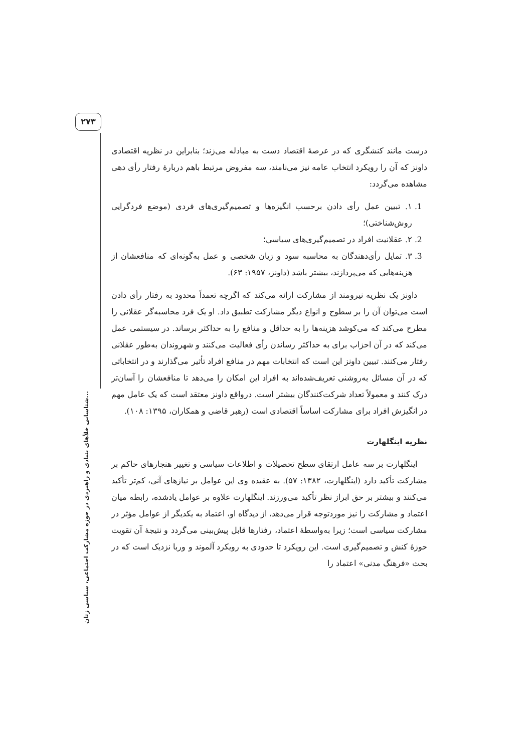۲۷۳
شناسایی خلأهای بنیادی و راهبردی در حوزه مشارکت اجتماعی، سیاسی زنان...
درست مانند کنشگری که در عرصهٔ اقتصاد دست به مبادله می‌زند؛ بنابراین در نظریه اقتصادی داونز که آن را رویکرد انتخاب عامه نیز می‌نامند، سه مفروض مرتبط باهم دربارهٔ رفتار رأی دهی مشاهده می‌گردد:
1. ۱. تبیین عمل رأی دادن برحسب انگیزه‌ها و تصمیم‌گیری‌های فردی (موضع فردگرایی روش‌شناختی)؛
2. ۲. عقلانیت افراد در تصمیم‌گیری‌های سیاسی؛
3. ۳. تمایل رأی‌دهندگان به محاسبه سود و زیان شخصی و عمل به‌گونه‌ای که منافعشان از هزینه‌هایی که می‌پردازند، بیشتر باشد (داونز، ۱۹۵۷: ۶۳).
داونز یک نظریه نیرومند از مشارکت ارائه می‌کند که اگرچه تعمداً محدود به رفتار رأی دادن است می‌توان آن را بر سطوح و انواع دیگر مشارکت تطبیق داد. او یک فرد محاسبه‌گر عقلانی را مطرح می‌کند که می‌کوشد هزینه‌ها را به حداقل و منافع را به حداکثر برساند. در سیستمی عمل می‌کند که در آن احزاب برای به حداکثر رساندن رأی فعالیت می‌کنند و شهروندان به‌طور عقلانی رفتار می‌کنند. تبیین داونز این است که انتخابات مهم در منافع افراد تأثیر می‌گذارند و در انتخاباتی که در آن مسائل به‌روشنی تعریف‌شده‌اند به افراد این امکان را می‌دهد تا منافعشان را آسان‌تر درک کنند و معمولاً تعداد شرکت‌کنندگان بیشتر است. درواقع داونز معتقد است که یک عامل مهم در انگیزش افراد برای مشارکت اساساً اقتصادی است (رهبر قاضی و همکاران، ۱۳۹۵: ۱۰۸).
نظریه اینگلهارت
اینگلهارت بر سه عامل ارتقای سطح تحصیلات و اطلاعات سیاسی و تغییر هنجارهای حاکم بر مشارکت تأکید دارد (اینگلهارت، ۱۳۸۲: ۵۷). به عقیده وی این عوامل بر نیازهای آنی، کم‌تر تأکید می‌کنند و بیشتر بر حق ابراز نظر تأکید می‌ورزند. اینگلهارت علاوه بر عوامل یادشده، رابطه میان اعتماد و مشارکت را نیز موردتوجه قرار می‌دهد، از دیدگاه او، اعتماد به یکدیگر از عوامل مؤثر در مشارکت سیاسی است؛ زیرا به‌واسطهٔ اعتماد، رفتارها قابل پیش‌بینی می‌گردد و نتیجهٔ آن تقویت حوزهٔ کنش و تصمیم‌گیری است. این رویکرد تا حدودی به رویکرد آلموند و وربا نزدیک است که در بحث «فرهنگ مدنی» اعتماد را